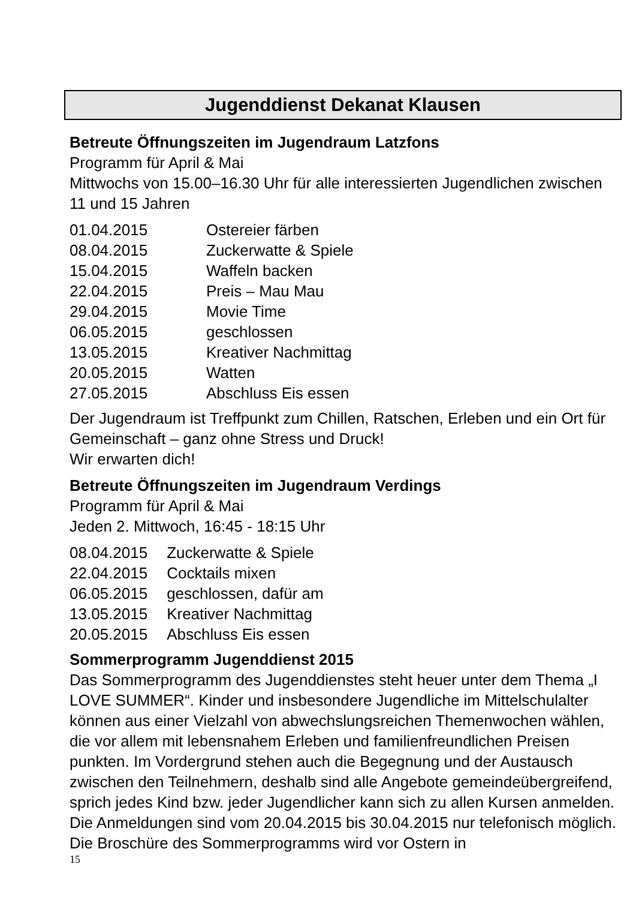Jugenddienst Dekanat Klausen
Betreute Öffnungszeiten im Jugendraum Latzfons
Programm für April & Mai
Mittwochs von 15.00–16.30 Uhr für alle interessierten Jugendlichen zwischen 11 und 15 Jahren
| 01.04.2015 | Ostereier färben |
| 08.04.2015 | Zuckerwatte & Spiele |
| 15.04.2015 | Waffeln backen |
| 22.04.2015 | Preis – Mau Mau |
| 29.04.2015 | Movie Time |
| 06.05.2015 | geschlossen |
| 13.05.2015 | Kreativer Nachmittag |
| 20.05.2015 | Watten |
| 27.05.2015 | Abschluss Eis essen |
Der Jugendraum ist Treffpunkt zum Chillen, Ratschen, Erleben und ein Ort für Gemeinschaft – ganz ohne Stress und Druck!
Wir erwarten dich!
Betreute Öffnungszeiten im Jugendraum Verdings
Programm für April & Mai
Jeden 2. Mittwoch, 16:45 - 18:15 Uhr
| 08.04.2015 | Zuckerwatte & Spiele |
| 22.04.2015 | Cocktails mixen |
| 06.05.2015 | geschlossen, dafür am |
| 13.05.2015 | Kreativer Nachmittag |
| 20.05.2015 | Abschluss Eis essen |
Sommerprogramm Jugenddienst 2015
Das Sommerprogramm des Jugenddienstes steht heuer unter dem Thema „I LOVE SUMMER“. Kinder und insbesondere Jugendliche im Mittelschulalter können aus einer Vielzahl von abwechslungsreichen Themenwochen wählen, die vor allem mit lebensnahem Erleben und familienfreundlichen Preisen punkten. Im Vordergrund stehen auch die Begegnung und der Austausch zwischen den Teilnehmern, deshalb sind alle Angebote gemeindeübergreifend, sprich jedes Kind bzw. jeder Jugendlicher kann sich zu allen Kursen anmelden. Die Anmeldungen sind vom 20.04.2015 bis 30.04.2015 nur telefonisch möglich. Die Broschüre des Sommerprogramms wird vor Ostern in
15